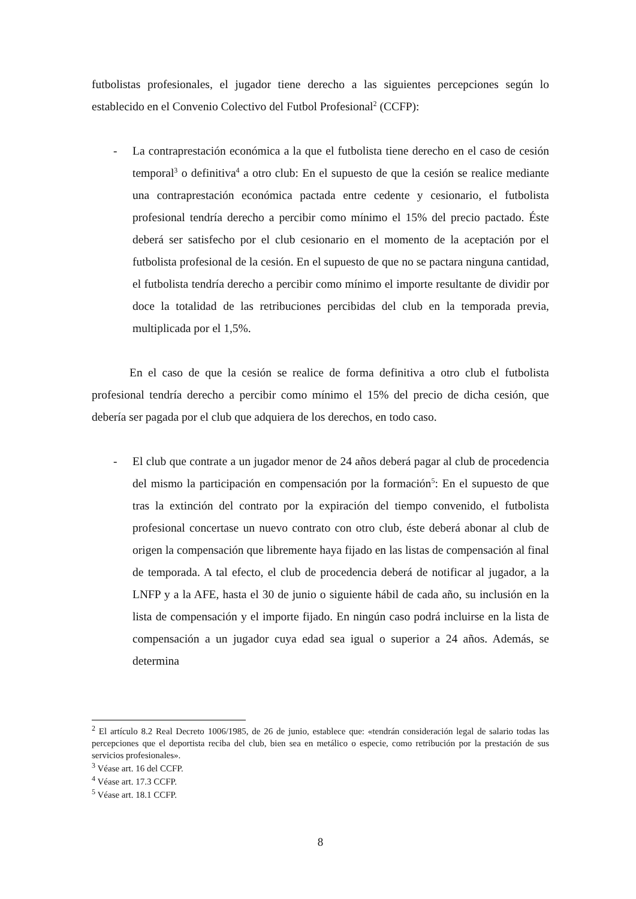futbolistas profesionales, el jugador tiene derecho a las siguientes percepciones según lo establecido en el Convenio Colectivo del Futbol Profesional<sup>2</sup> (CCFP):
- La contraprestación económica a la que el futbolista tiene derecho en el caso de cesión temporal<sup>3</sup> o definitiva<sup>4</sup> a otro club: En el supuesto de que la cesión se realice mediante una contraprestación económica pactada entre cedente y cesionario, el futbolista profesional tendría derecho a percibir como mínimo el 15% del precio pactado. Éste deberá ser satisfecho por el club cesionario en el momento de la aceptación por el futbolista profesional de la cesión. En el supuesto de que no se pactara ninguna cantidad, el futbolista tendría derecho a percibir como mínimo el importe resultante de dividir por doce la totalidad de las retribuciones percibidas del club en la temporada previa, multiplicada por el 1,5%.
En el caso de que la cesión se realice de forma definitiva a otro club el futbolista profesional tendría derecho a percibir como mínimo el 15% del precio de dicha cesión, que debería ser pagada por el club que adquiera de los derechos, en todo caso.
- El club que contrate a un jugador menor de 24 años deberá pagar al club de procedencia del mismo la participación en compensación por la formación<sup>5</sup>: En el supuesto de que tras la extinción del contrato por la expiración del tiempo convenido, el futbolista profesional concertase un nuevo contrato con otro club, éste deberá abonar al club de origen la compensación que libremente haya fijado en las listas de compensación al final de temporada. A tal efecto, el club de procedencia deberá de notificar al jugador, a la LNFP y a la AFE, hasta el 30 de junio o siguiente hábil de cada año, su inclusión en la lista de compensación y el importe fijado. En ningún caso podrá incluirse en la lista de compensación a un jugador cuya edad sea igual o superior a 24 años. Además, se determina
<sup>2</sup> El artículo 8.2 Real Decreto 1006/1985, de 26 de junio, establece que: «tendrán consideración legal de salario todas las percepciones que el deportista reciba del club, bien sea en metálico o especie, como retribución por la prestación de sus servicios profesionales».
<sup>3</sup> Véase art. 16 del CCFP.
<sup>4</sup> Véase art. 17.3 CCFP.
<sup>5</sup> Véase art. 18.1 CCFP.
8